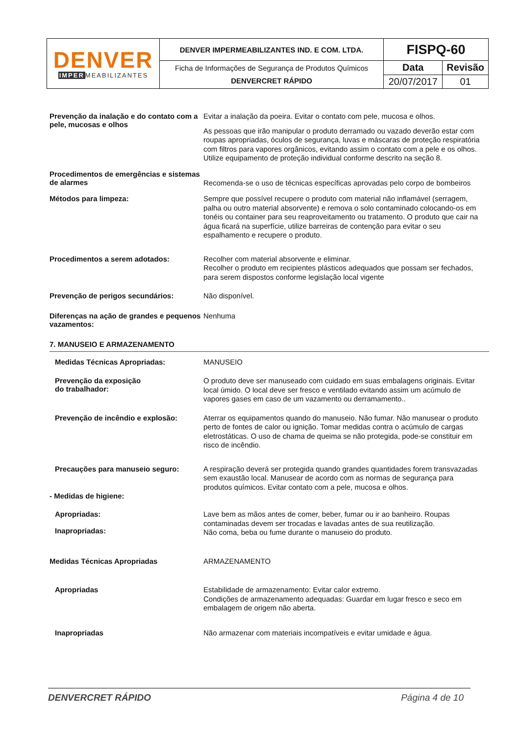| DENVER IMPER MEABILIZANTES | DENVER IMPERMEABILIZANTES IND. E COM. LTDA. | FISPQ-60 | |
| | Ficha de Informações de Segurança de Produtos Químicos DENVERCRET RÁPIDO | Data | Revisão |
| | | 20/07/2017 | 01 |
Prevenção da inalação e do contato com a pele, mucosas e olhos
Evitar a inalação da poeira. Evitar o contato com pele, mucosa e olhos.
As pessoas que irão manipular o produto derramado ou vazado deverão estar com roupas apropriadas, óculos de segurança, luvas e máscaras de proteção respiratória com filtros para vapores orgânicos, evitando assim o contato com a pele e os olhos. Utilize equipamento de proteção individual conforme descrito na seção 8.
Procedimentos de emergências e sistemas de alarmes
Recomenda-se o uso de técnicas específicas aprovadas pelo corpo de bombeiros
Métodos para limpeza:
Sempre que possível recupere o produto com material não inflamável (serragem, palha ou outro material absorvente) e remova o solo contaminado colocando-os em tonéis ou container para seu reaproveitamento ou tratamento. O produto que cair na água ficará na superfície, utilize barreiras de contenção para evitar o seu espalhamento e recupere o produto.
Procedimentos a serem adotados:
Recolher com material absorvente e eliminar.
Recolher o produto em recipientes plásticos adequados que possam ser fechados, para serem dispostos conforme legislação local vigente
Prevenção de perigos secundários:
Não disponível.
Diferenças na ação de grandes e pequenos vazamentos:
Nenhuma
7. MANUSEIO E ARMAZENAMENTO
Medidas Técnicas Apropriadas:
MANUSEIO
Prevenção da exposição
do trabalhador:
O produto deve ser manuseado com cuidado em suas embalagens originais. Evitar local úmido. O local deve ser fresco e ventilado evitando assim um acúmulo de vapores gases em caso de um vazamento ou derramamento..
Prevenção de incêndio e explosão:
Aterrar os equipamentos quando do manuseio. Não fumar. Não manusear o produto perto de fontes de calor ou ignição. Tomar medidas contra o acúmulo de cargas eletrostáticas. O uso de chama de queima se não protegida, pode-se constituir em risco de incêndio.
Precauções para manuseio seguro:
A respiração deverá ser protegida quando grandes quantidades forem transvazadas sem exaustão local. Manusear de acordo com as normas de segurança para produtos químicos. Evitar contato com a pele, mucosa e olhos.
- Medidas de higiene:
Apropriadas:
Inapropriadas:
Lave bem as mãos antes de comer, beber, fumar ou ir ao banheiro. Roupas contaminadas devem ser trocadas e lavadas antes de sua reutilização.
Não coma, beba ou fume durante o manuseio do produto.
Medidas Técnicas Apropriadas
ARMAZENAMENTO
Apropriadas
Estabilidade de armazenamento: Evitar calor extremo.
Condições de armazenamento adequadas: Guardar em lugar fresco e seco em embalagem de origem não aberta.
Inapropriadas
Não armazenar com materiais incompatíveis e evitar umidade e água.
DENVERCRET RÁPIDO Página 4 de 10